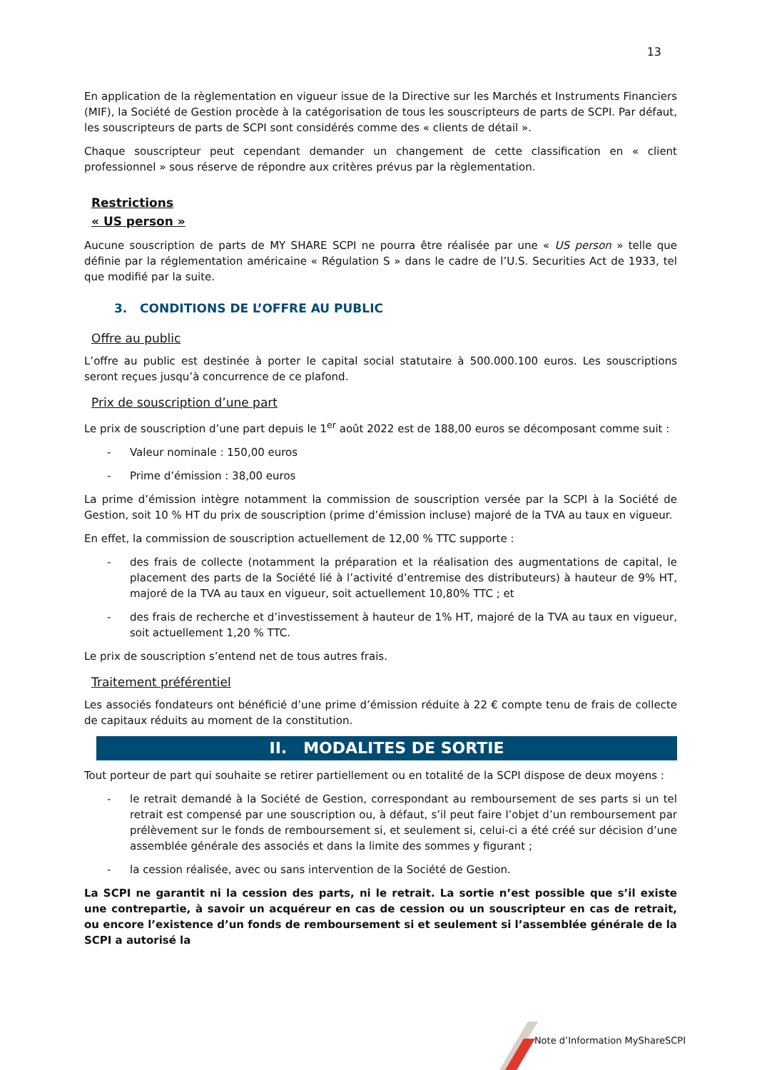13
En application de la règlementation en vigueur issue de la Directive sur les Marchés et Instruments Financiers (MIF), la Société de Gestion procède à la catégorisation de tous les souscripteurs de parts de SCPI. Par défaut, les souscripteurs de parts de SCPI sont considérés comme des « clients de détail ».
Chaque souscripteur peut cependant demander un changement de cette classification en « client professionnel » sous réserve de répondre aux critères prévus par la règlementation.
Restrictions
« US person »
Aucune souscription de parts de MY SHARE SCPI ne pourra être réalisée par une « US person » telle que définie par la réglementation américaine « Régulation S » dans le cadre de l’U.S. Securities Act de 1933, tel que modifié par la suite.
3. CONDITIONS DE L’OFFRE AU PUBLIC
Offre au public
L’offre au public est destinée à porter le capital social statutaire à 500.000.100 euros. Les souscriptions seront reçues jusqu’à concurrence de ce plafond.
Prix de souscription d’une part
Le prix de souscription d’une part depuis le 1<sup>er</sup> août 2022 est de 188,00 euros se décomposant comme suit :
- Valeur nominale : 150,00 euros
- Prime d’émission : 38,00 euros
La prime d’émission intègre notamment la commission de souscription versée par la SCPI à la Société de Gestion, soit 10 % HT du prix de souscription (prime d’émission incluse) majoré de la TVA au taux en vigueur.
En effet, la commission de souscription actuellement de 12,00 % TTC supporte :
- des frais de collecte (notamment la préparation et la réalisation des augmentations de capital, le placement des parts de la Société lié à l’activité d’entremise des distributeurs) à hauteur de 9% HT, majoré de la TVA au taux en vigueur, soit actuellement 10,80% TTC ; et
- des frais de recherche et d’investissement à hauteur de 1% HT, majoré de la TVA au taux en vigueur, soit actuellement 1,20 % TTC.
Le prix de souscription s’entend net de tous autres frais.
Traitement préférentiel
Les associés fondateurs ont bénéficié d’une prime d’émission réduite à 22 € compte tenu de frais de collecte de capitaux réduits au moment de la constitution.
II. MODALITES DE SORTIE
Tout porteur de part qui souhaite se retirer partiellement ou en totalité de la SCPI dispose de deux moyens :
- le retrait demandé à la Société de Gestion, correspondant au remboursement de ses parts si un tel retrait est compensé par une souscription ou, à défaut, s’il peut faire l’objet d’un remboursement par prélèvement sur le fonds de remboursement si, et seulement si, celui-ci a été créé sur décision d’une assemblée générale des associés et dans la limite des sommes y figurant ;
- la cession réalisée, avec ou sans intervention de la Société de Gestion.
La SCPI ne garantit ni la cession des parts, ni le retrait. La sortie n’est possible que s’il existe une contrepartie, à savoir un acquéreur en cas de cession ou un souscripteur en cas de retrait, ou encore l’existence d’un fonds de remboursement si et seulement si l’assemblée générale de la SCPI a autorisé la
Note d’Information MyShareSCPI